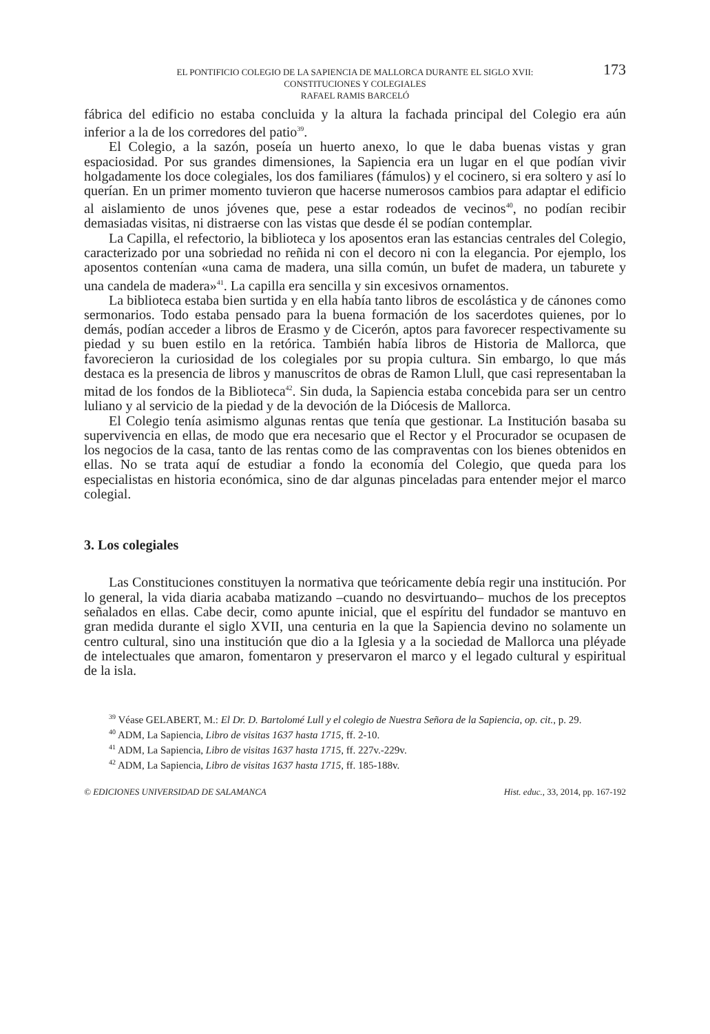EL PONTIFICIO COLEGIO DE LA SAPIENCIA DE MALLORCA DURANTE EL SIGLO XVII:
CONSTITUCIONES Y COLEGIALES
RAFAEL RAMIS BARCELÓ
173
fábrica del edificio no estaba concluida y la altura la fachada principal del Colegio era aún inferior a la de los corredores del patio<sup>39</sup>.
El Colegio, a la sazón, poseía un huerto anexo, lo que le daba buenas vistas y gran espaciosidad. Por sus grandes dimensiones, la Sapiencia era un lugar en el que podían vivir holgadamente los doce colegiales, los dos familiares (fámulos) y el cocinero, si era soltero y así lo querían. En un primer momento tuvieron que hacerse numerosos cambios para adaptar el edificio al aislamiento de unos jóvenes que, pese a estar rodeados de vecinos<sup>40</sup>, no podían recibir demasiadas visitas, ni distraerse con las vistas que desde él se podían contemplar.
La Capilla, el refectorio, la biblioteca y los aposentos eran las estancias centrales del Colegio, caracterizado por una sobriedad no reñida ni con el decoro ni con la elegancia. Por ejemplo, los aposentos contenían «una cama de madera, una silla común, un bufet de madera, un taburete y una candela de madera»<sup>41</sup>. La capilla era sencilla y sin excesivos ornamentos.
La biblioteca estaba bien surtida y en ella había tanto libros de escolástica y de cánones como sermonarios. Todo estaba pensado para la buena formación de los sacerdotes quienes, por lo demás, podían acceder a libros de Erasmo y de Cicerón, aptos para favorecer respectivamente su piedad y su buen estilo en la retórica. También había libros de Historia de Mallorca, que favorecieron la curiosidad de los colegiales por su propia cultura. Sin embargo, lo que más destaca es la presencia de libros y manuscritos de obras de Ramon Llull, que casi representaban la mitad de los fondos de la Biblioteca<sup>42</sup>. Sin duda, la Sapiencia estaba concebida para ser un centro luliano y al servicio de la piedad y de la devoción de la Diócesis de Mallorca.
El Colegio tenía asimismo algunas rentas que tenía que gestionar. La Institución basaba su supervivencia en ellas, de modo que era necesario que el Rector y el Procurador se ocupasen de los negocios de la casa, tanto de las rentas como de las compraventas con los bienes obtenidos en ellas. No se trata aquí de estudiar a fondo la economía del Colegio, que queda para los especialistas en historia económica, sino de dar algunas pinceladas para entender mejor el marco colegial.
3. Los colegiales
Las Constituciones constituyen la normativa que teóricamente debía regir una institución. Por lo general, la vida diaria acababa matizando –cuando no desvirtuando– muchos de los preceptos señalados en ellas. Cabe decir, como apunte inicial, que el espíritu del fundador se mantuvo en gran medida durante el siglo XVII, una centuria en la que la Sapiencia devino no solamente un centro cultural, sino una institución que dio a la Iglesia y a la sociedad de Mallorca una pléyade de intelectuales que amaron, fomentaron y preservaron el marco y el legado cultural y espiritual de la isla.
<sup>39</sup> Véase GELABERT, M.: El Dr. D. Bartolomé Lull y el colegio de Nuestra Señora de la Sapiencia, op. cit., p. 29.
<sup>40</sup> ADM, La Sapiencia, Libro de visitas 1637 hasta 1715, ff. 2-10.
<sup>41</sup> ADM, La Sapiencia, Libro de visitas 1637 hasta 1715, ff. 227v.-229v.
<sup>42</sup> ADM, La Sapiencia, Libro de visitas 1637 hasta 1715, ff. 185-188v.
© EDICIONES UNIVERSIDAD DE SALAMANCA Hist. educ., 33, 2014, pp. 167-192